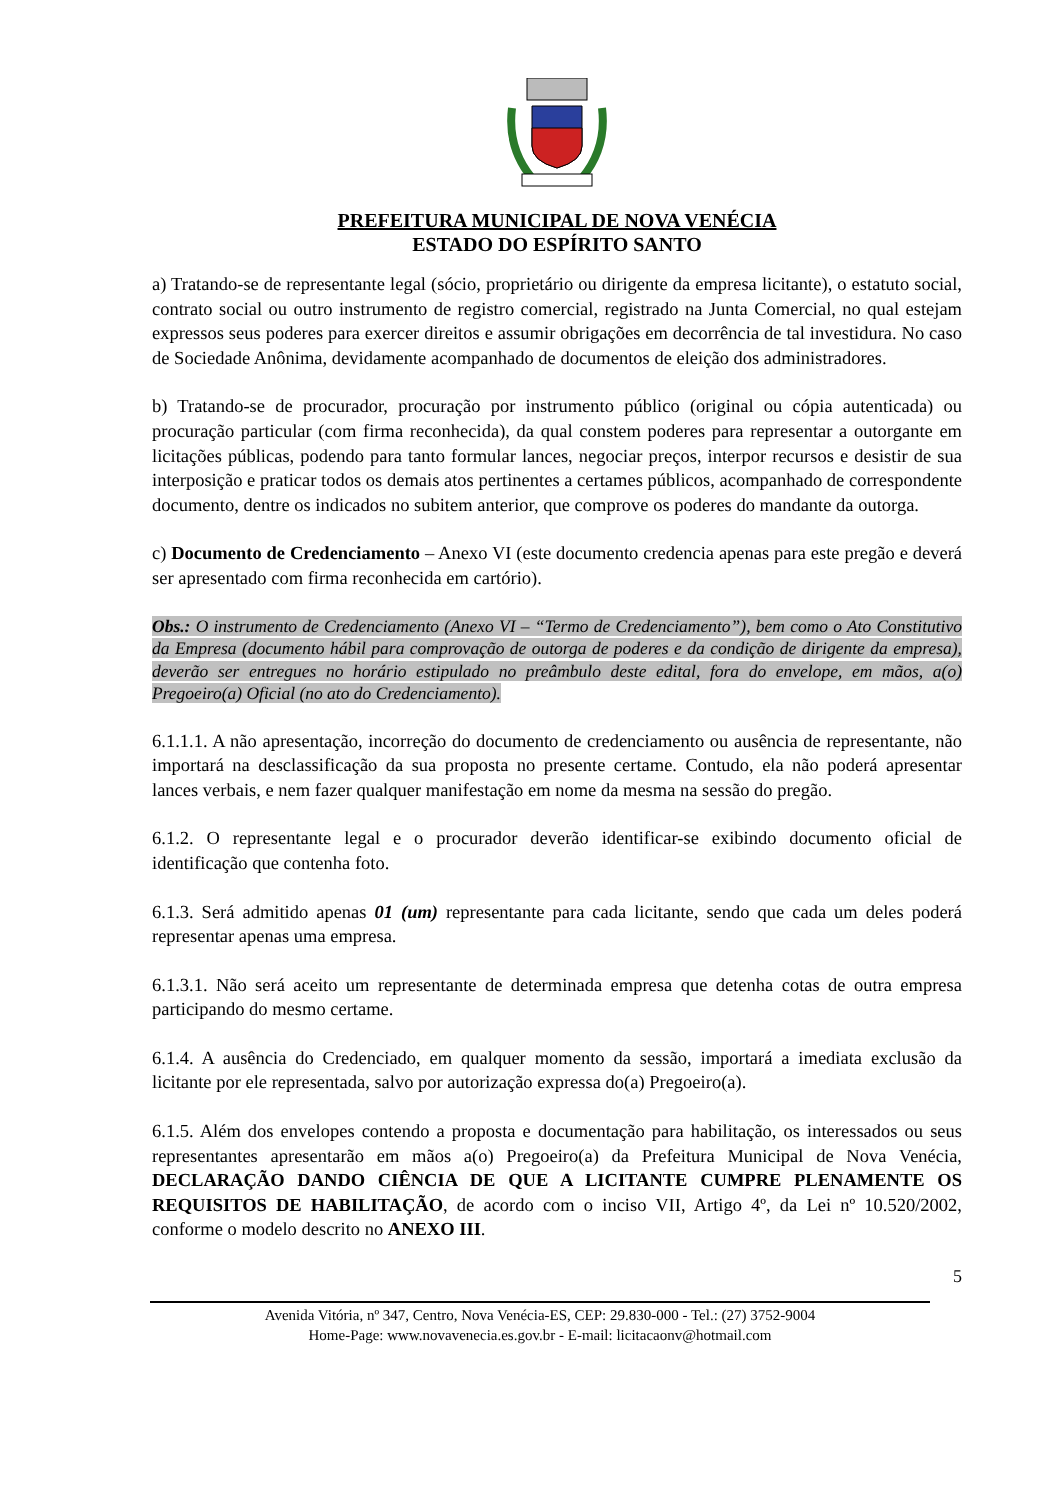PREFEITURA MUNICIPAL DE NOVA VENÉCIA
ESTADO DO ESPÍRITO SANTO
a) Tratando-se de representante legal (sócio, proprietário ou dirigente da empresa licitante), o estatuto social, contrato social ou outro instrumento de registro comercial, registrado na Junta Comercial, no qual estejam expressos seus poderes para exercer direitos e assumir obrigações em decorrência de tal investidura. No caso de Sociedade Anônima, devidamente acompanhado de documentos de eleição dos administradores.
b) Tratando-se de procurador, procuração por instrumento público (original ou cópia autenticada) ou procuração particular (com firma reconhecida), da qual constem poderes para representar a outorgante em licitações públicas, podendo para tanto formular lances, negociar preços, interpor recursos e desistir de sua interposição e praticar todos os demais atos pertinentes a certames públicos, acompanhado de correspondente documento, dentre os indicados no subitem anterior, que comprove os poderes do mandante da outorga.
c) Documento de Credenciamento – Anexo VI (este documento credencia apenas para este pregão e deverá ser apresentado com firma reconhecida em cartório).
Obs.: O instrumento de Credenciamento (Anexo VI – “Termo de Credenciamento”), bem como o Ato Constitutivo da Empresa (documento hábil para comprovação de outorga de poderes e da condição de dirigente da empresa), deverão ser entregues no horário estipulado no preâmbulo deste edital, fora do envelope, em mãos, a(o) Pregoeiro(a) Oficial (no ato do Credenciamento).
6.1.1.1. A não apresentação, incorreção do documento de credenciamento ou ausência de representante, não importará na desclassificação da sua proposta no presente certame. Contudo, ela não poderá apresentar lances verbais, e nem fazer qualquer manifestação em nome da mesma na sessão do pregão.
6.1.2. O representante legal e o procurador deverão identificar-se exibindo documento oficial de identificação que contenha foto.
6.1.3. Será admitido apenas 01 (um) representante para cada licitante, sendo que cada um deles poderá representar apenas uma empresa.
6.1.3.1. Não será aceito um representante de determinada empresa que detenha cotas de outra empresa participando do mesmo certame.
6.1.4. A ausência do Credenciado, em qualquer momento da sessão, importará a imediata exclusão da licitante por ele representada, salvo por autorização expressa do(a) Pregoeiro(a).
6.1.5. Além dos envelopes contendo a proposta e documentação para habilitação, os interessados ou seus representantes apresentarão em mãos a(o) Pregoeiro(a) da Prefeitura Municipal de Nova Venécia, DECLARAÇÃO DANDO CIÊNCIA DE QUE A LICITANTE CUMPRE PLENAMENTE OS REQUISITOS DE HABILITAÇÃO, de acordo com o inciso VII, Artigo 4º, da Lei nº 10.520/2002, conforme o modelo descrito no ANEXO III.
5
Avenida Vitória, nº 347, Centro, Nova Venécia-ES, CEP: 29.830-000 - Tel.: (27) 3752-9004
Home-Page: www.novavenecia.es.gov.br - E-mail: licitacaonv@hotmail.com